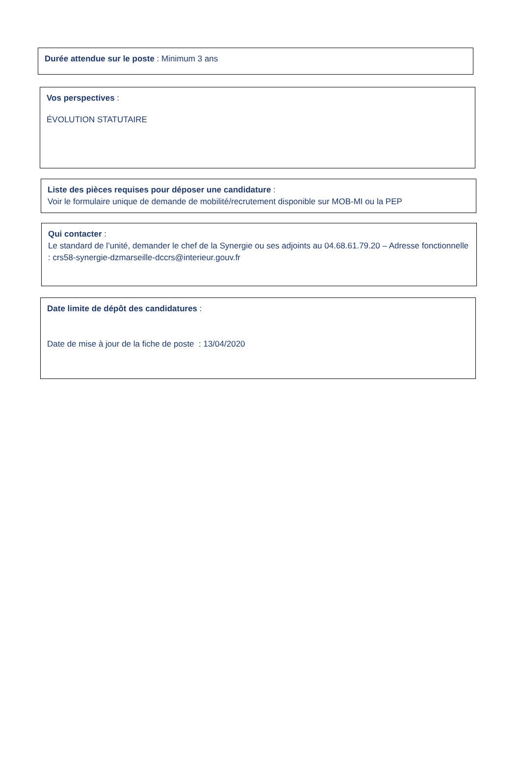Durée attendue sur le poste : Minimum 3 ans
Vos perspectives :
ÉVOLUTION STATUTAIRE
Liste des pièces requises pour déposer une candidature :
Voir le formulaire unique de demande de mobilité/recrutement disponible sur MOB-MI ou la PEP
Qui contacter :
Le standard de l’unité, demander le chef de la Synergie ou ses adjoints au 04.68.61.79.20 – Adresse fonctionnelle : crs58-synergie-dzmarseille-dccrs@interieur.gouv.fr
Date limite de dépôt des candidatures :
Date de mise à jour de la fiche de poste : 13/04/2020